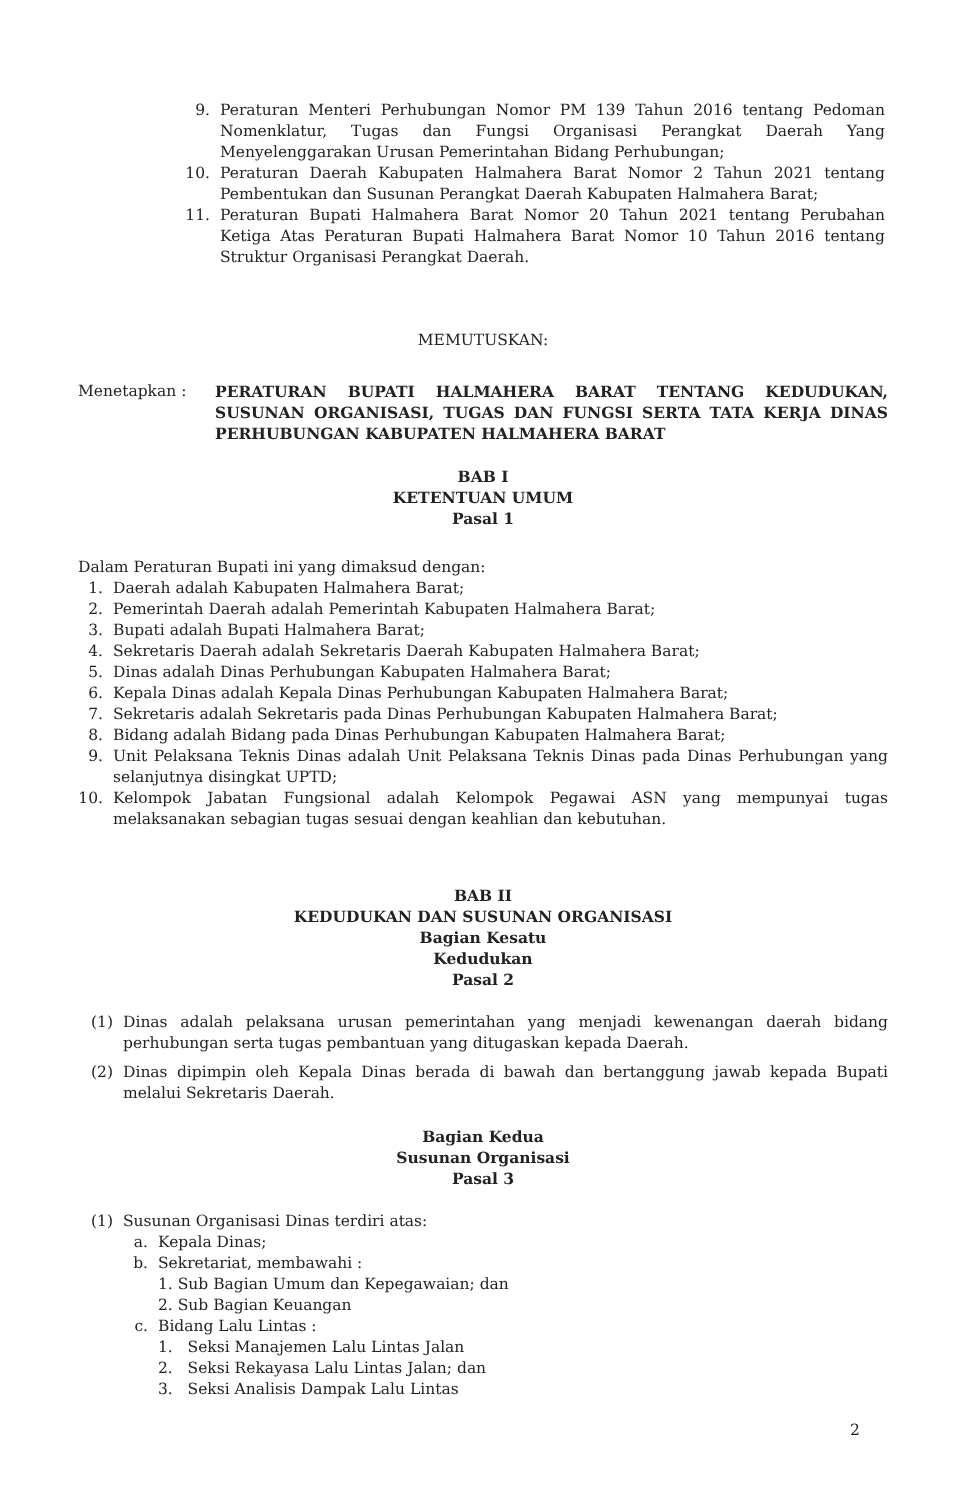9. Peraturan Menteri Perhubungan Nomor PM 139 Tahun 2016 tentang Pedoman Nomenklatur, Tugas dan Fungsi Organisasi Perangkat Daerah Yang Menyelenggarakan Urusan Pemerintahan Bidang Perhubungan;
10. Peraturan Daerah Kabupaten Halmahera Barat Nomor 2 Tahun 2021 tentang Pembentukan dan Susunan Perangkat Daerah Kabupaten Halmahera Barat;
11. Peraturan Bupati Halmahera Barat Nomor 20 Tahun 2021 tentang Perubahan Ketiga Atas Peraturan Bupati Halmahera Barat Nomor 10 Tahun 2016 tentang Struktur Organisasi Perangkat Daerah.
MEMUTUSKAN:
Menetapkan : PERATURAN BUPATI HALMAHERA BARAT TENTANG KEDUDUKAN, SUSUNAN ORGANISASI, TUGAS DAN FUNGSI SERTA TATA KERJA DINAS PERHUBUNGAN KABUPATEN HALMAHERA BARAT
BAB I
KETENTUAN UMUM
Pasal 1
Dalam Peraturan Bupati ini yang dimaksud dengan:
1. Daerah adalah Kabupaten Halmahera Barat;
2. Pemerintah Daerah adalah Pemerintah Kabupaten Halmahera Barat;
3. Bupati adalah Bupati Halmahera Barat;
4. Sekretaris Daerah adalah Sekretaris Daerah Kabupaten Halmahera Barat;
5. Dinas adalah Dinas Perhubungan Kabupaten Halmahera Barat;
6. Kepala Dinas adalah Kepala Dinas Perhubungan Kabupaten Halmahera Barat;
7. Sekretaris adalah Sekretaris pada Dinas Perhubungan Kabupaten Halmahera Barat;
8. Bidang adalah Bidang pada Dinas Perhubungan Kabupaten Halmahera Barat;
9. Unit Pelaksana Teknis Dinas adalah Unit Pelaksana Teknis Dinas pada Dinas Perhubungan yang selanjutnya disingkat UPTD;
10.
Kelompok Jabatan Fungsional adalah Kelompok Pegawai ASN yang mempunyai tugas melaksanakan sebagian tugas sesuai dengan keahlian dan kebutuhan.
BAB II
KEDUDUKAN DAN SUSUNAN ORGANISASI
Bagian Kesatu
Kedudukan
Pasal 2
(1) Dinas adalah pelaksana urusan pemerintahan yang menjadi kewenangan daerah bidang perhubungan serta tugas pembantuan yang ditugaskan kepada Daerah.
(2) Dinas dipimpin oleh Kepala Dinas berada di bawah dan bertanggung jawab kepada Bupati melalui Sekretaris Daerah.
Bagian Kedua
Susunan Organisasi
Pasal 3
(1) Susunan Organisasi Dinas terdiri atas:
a. Kepala Dinas;
b. Sekretariat, membawahi :
1. Sub Bagian Umum dan Kepegawaian; dan
2. Sub Bagian Keuangan
c. Bidang Lalu Lintas :
1. Seksi Manajemen Lalu Lintas Jalan
2. Seksi Rekayasa Lalu Lintas Jalan; dan
3. Seksi Analisis Dampak Lalu Lintas
2